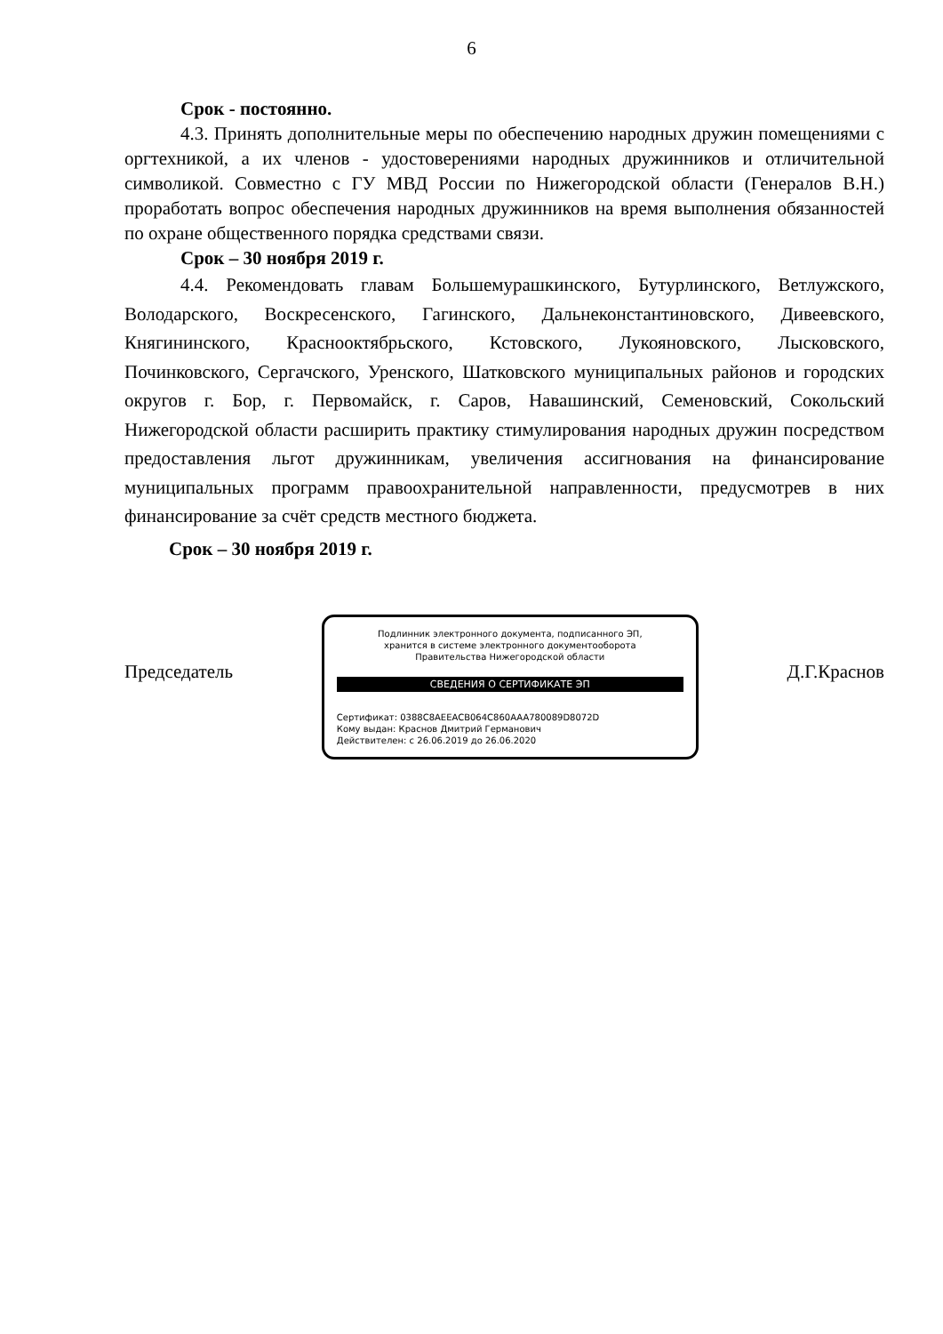6
Срок - постоянно.
4.3. Принять дополнительные меры по обеспечению народных дружин помещениями с оргтехникой, а их членов - удостоверениями народных дружинников и отличительной символикой. Совместно с ГУ МВД России по Нижегородской области (Генералов В.Н.) проработать вопрос обеспечения народных дружинников на время выполнения обязанностей по охране общественного порядка средствами связи.
Срок – 30 ноября 2019 г.
4.4. Рекомендовать главам Большемурашкинского, Бутурлинского, Ветлужского, Володарского, Воскресенского, Гагинского, Дальнеконстантиновского, Дивеевского, Княгининского, Краснооктябрьского, Кстовского, Лукояновского, Лысковского, Починковского, Сергачского, Уренского, Шатковского муниципальных районов и городских округов г. Бор, г. Первомайск, г. Саров, Навашинский, Семеновский, Сокольский Нижегородской области расширить практику стимулирования народных дружин посредством предоставления льгот дружинникам, увеличения ассигнования на финансирование муниципальных программ правоохранительной направленности, предусмотрев в них финансирование за счёт средств местного бюджета.
Срок – 30 ноября 2019 г.
Председатель
Подлинник электронного документа, подписанного ЭП,
хранится в системе электронного документооборота
Правительства Нижегородской области
СВЕДЕНИЯ О СЕРТИФИКАТЕ ЭП
Сертификат: 0388C8AEEACB064C860AAA780089D8072D
Кому выдан: Краснов Дмитрий Германович
Действителен: с 26.06.2019 до 26.06.2020
Д.Г.Краснов